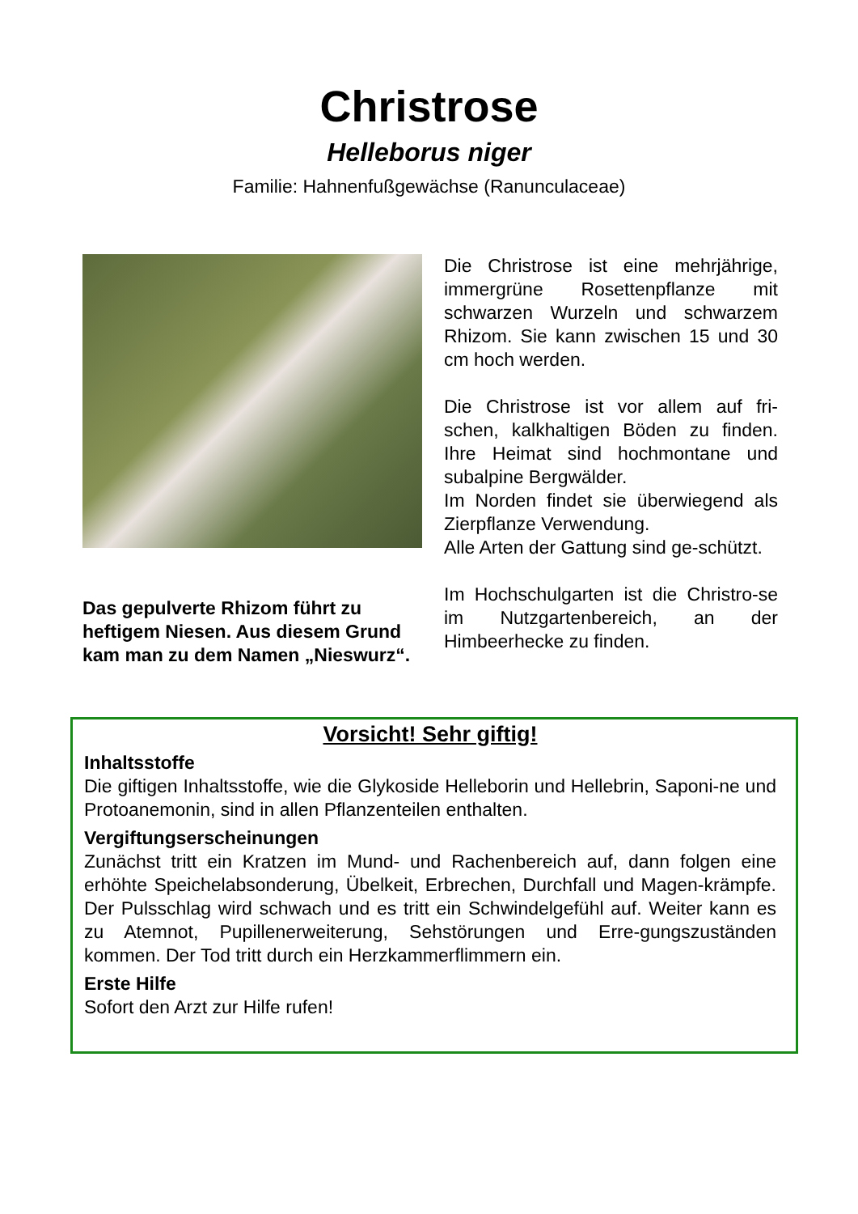Christrose
Helleborus niger
Familie: Hahnenfußgewächse (Ranunculaceae)
Das gepulverte Rhizom führt zu heftigem Niesen. Aus diesem Grund kam man zu dem Namen „Nieswurz“.
Die Christrose ist eine mehrjährige, immergrüne Rosettenpflanze mit schwarzen Wurzeln und schwarzem Rhizom. Sie kann zwischen 15 und 30 cm hoch werden.
Die Christrose ist vor allem auf fri-schen, kalkhaltigen Böden zu finden. Ihre Heimat sind hochmontane und subalpine Bergwälder.
Im Norden findet sie überwiegend als Zierpflanze Verwendung.
Alle Arten der Gattung sind ge-schützt.
Im Hochschulgarten ist die Christro-se im Nutzgartenbereich, an der Himbeerhecke zu finden.
Vorsicht! Sehr giftig!
Inhaltsstoffe
Die giftigen Inhaltsstoffe, wie die Glykoside Helleborin und Hellebrin, Saponi-ne und Protoanemonin, sind in allen Pflanzenteilen enthalten.
Vergiftungserscheinungen
Zunächst tritt ein Kratzen im Mund- und Rachenbereich auf, dann folgen eine erhöhte Speichelabsonderung, Übelkeit, Erbrechen, Durchfall und Magen-krämpfe. Der Pulsschlag wird schwach und es tritt ein Schwindelgefühl auf. Weiter kann es zu Atemnot, Pupillenerweiterung, Sehstörungen und Erre-gungszuständen kommen. Der Tod tritt durch ein Herzkammerflimmern ein.
Erste Hilfe
Sofort den Arzt zur Hilfe rufen!